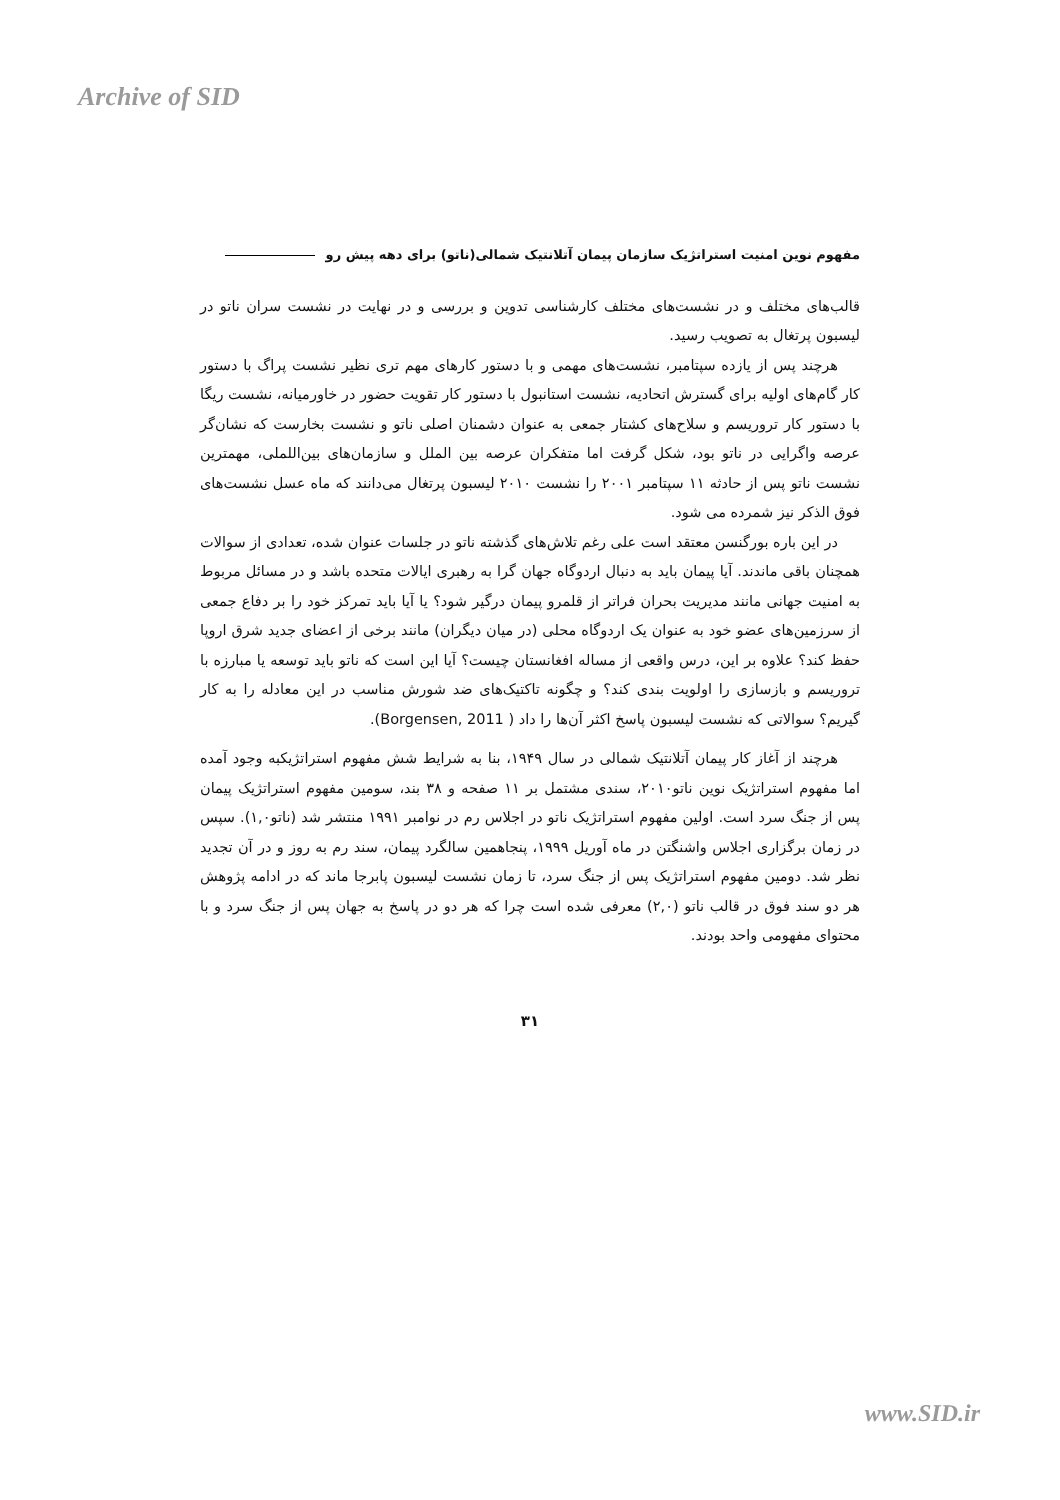Archive of SID
مفهوم نوین امنیت استراتژیک سازمان پیمان آتلانتیک شمالی(ناتو) برای دهه پیش رو
قالب‌های مختلف و در نشست‌های مختلف کارشناسی تدوین و بررسی و در نهایت در نشست سران ناتو در لیسبون پرتغال به تصویب رسید.
هرچند پس از یازده سپتامبر، نشست‌های مهمی و با دستور کارهای مهم تری نظیر نشست پراگ با دستور کار گام‌های اولیه برای گسترش اتحادیه، نشست استانبول با دستور کار تقویت حضور در خاورمیانه، نشست ریگا با دستور کار تروریسم و سلاح‌های کشتار جمعی به عنوان دشمنان اصلی ناتو و نشست بخارست که نشان‌گر عرصه واگرایی در ناتو بود، شکل گرفت اما متفکران عرصه بین الملل و سازمان‌های بین‌اللملی، مهمترین نشست ناتو پس از حادثه ۱۱ سپتامبر ۲۰۰۱ را نشست ۲۰۱۰ لیسبون پرتغال می‌دانند که ماه عسل نشست‌های فوق الذکر نیز شمرده می شود.
در این باره بورگنسن معتقد است علی رغم تلاش‌های گذشته ناتو در جلسات عنوان شده، تعدادی از سوالات همچنان باقی ماندند. آیا پیمان باید به دنبال اردوگاه جهان گرا به رهبری ایالات متحده باشد و در مسائل مربوط به امنیت جهانی مانند مدیریت بحران فراتر از قلمرو پیمان درگیر شود؟ یا آیا باید تمرکز خود را بر دفاع جمعی از سرزمین‌های عضو خود به عنوان یک اردوگاه محلی (در میان دیگران) مانند برخی از اعضای جدید شرق اروپا حفظ کند؟ علاوه بر این، درس واقعی از مساله افغانستان چیست؟ آیا این است که ناتو باید توسعه یا مبارزه با تروریسم و بازسازی را اولویت بندی کند؟ و چگونه تاکتیک‌های ضد شورش مناسب در این معادله را به کار گیریم؟ سوالاتی که نشست لیسبون پاسخ اکثر آن‌ها را داد ( Borgensen, 2011).
هرچند از آغاز کار پیمان آتلانتیک شمالی در سال ۱۹۴۹، بنا به شرایط شش مفهوم استراتژیکبه وجود آمده اما مفهوم استراتژیک نوین ناتو۲۰۱۰، سندی مشتمل بر ۱۱ صفحه و ۳۸ بند، سومین مفهوم استراتژیک پیمان پس از جنگ سرد است. اولین مفهوم استراتژیک ناتو در اجلاس رم در نوامبر ۱۹۹۱ منتشر شد (ناتو۱,۰). سپس در زمان برگزاری اجلاس واشنگتن در ماه آوریل ۱۹۹۹، پنجاهمین سالگرد پیمان، سند رم به روز و در آن تجدید نظر شد. دومین مفهوم استراتژیک پس از جنگ سرد، تا زمان نشست لیسبون پابرجا ماند که در ادامه پژوهش هر دو سند فوق در قالب ناتو (۲,۰) معرفی شده است چرا که هر دو در پاسخ به جهان پس از جنگ سرد و با محتوای مفهومی واحد بودند.
۳۱
www.SID.ir